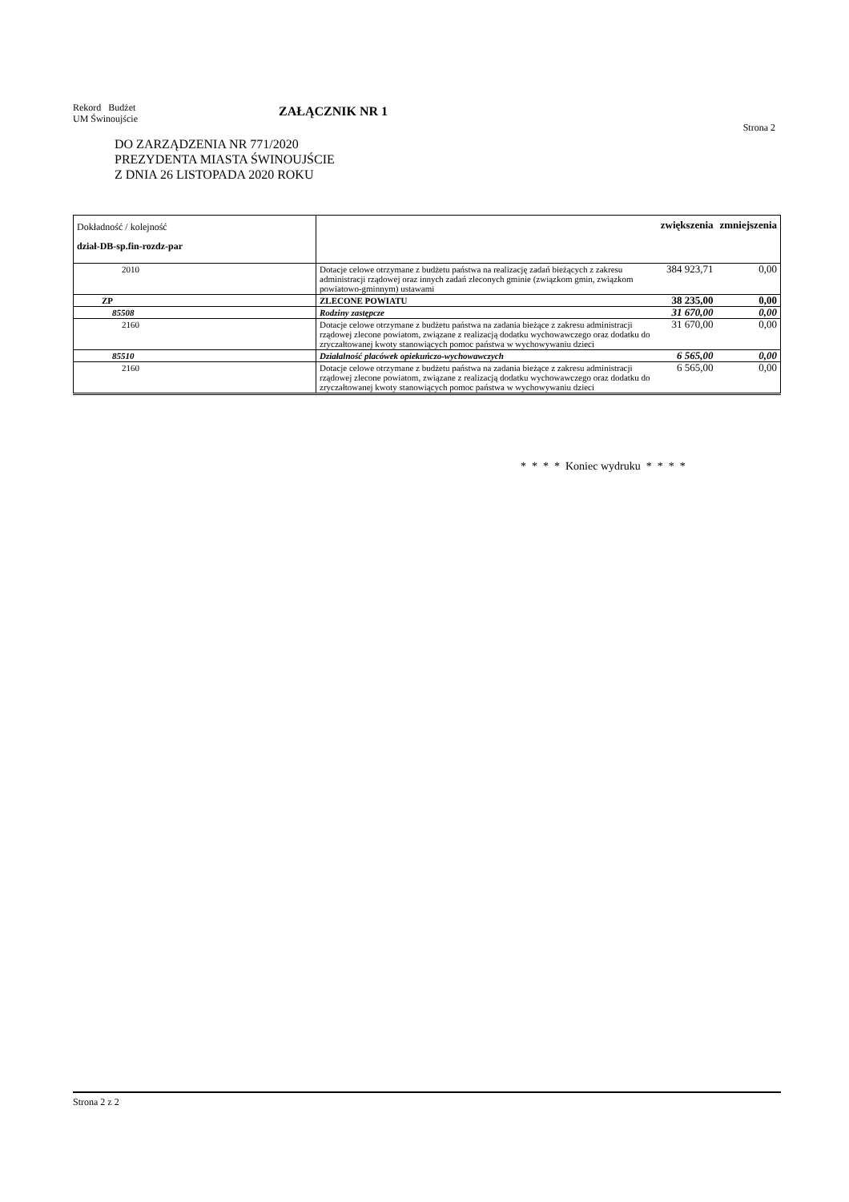Rekord Budżet
UM Świnoujście
ZAŁĄCZNIK NR 1
Strona 2
DO ZARZĄDZENIA NR 771/2020
PREZYDENTA MIASTA ŚWINOUJŚCIE
Z DNIA 26 LISTOPADA 2020 ROKU
| Dokładność / kolejność dział-DB-sp.fin-rozdz-par | | zwiększenia | zmniejszenia |
| --- | --- | --- | --- |
| 2010 | Dotacje celowe otrzymane z budżetu państwa na realizację zadań bieżących z zakresu administracji rządowej oraz innych zadań zleconych gminie (związkom gmin, związkom powiatowo-gminnym) ustawami | 384 923,71 | 0,00 |
| ZP | ZLECONE POWIATU | 38 235,00 | 0,00 |
| 85508 | Rodziny zastępcze | 31 670,00 | 0,00 |
| 2160 | Dotacje celowe otrzymane z budżetu państwa na zadania bieżące z zakresu administracji rządowej zlecone powiatom, związane z realizacją dodatku wychowawczego oraz dodatku do zryczałtowanej kwoty stanowiących pomoc państwa w wychowywaniu dzieci | 31 670,00 | 0,00 |
| 85510 | Działalność placówek opiekuńczo-wychowawczych | 6 565,00 | 0,00 |
| 2160 | Dotacje celowe otrzymane z budżetu państwa na zadania bieżące z zakresu administracji rządowej zlecone powiatom, związane z realizacją dodatku wychowawczego oraz dodatku do zryczałtowanej kwoty stanowiących pomoc państwa w wychowywaniu dzieci | 6 565,00 | 0,00 |
* * * * Koniec wydruku * * * *
Strona 2 z 2